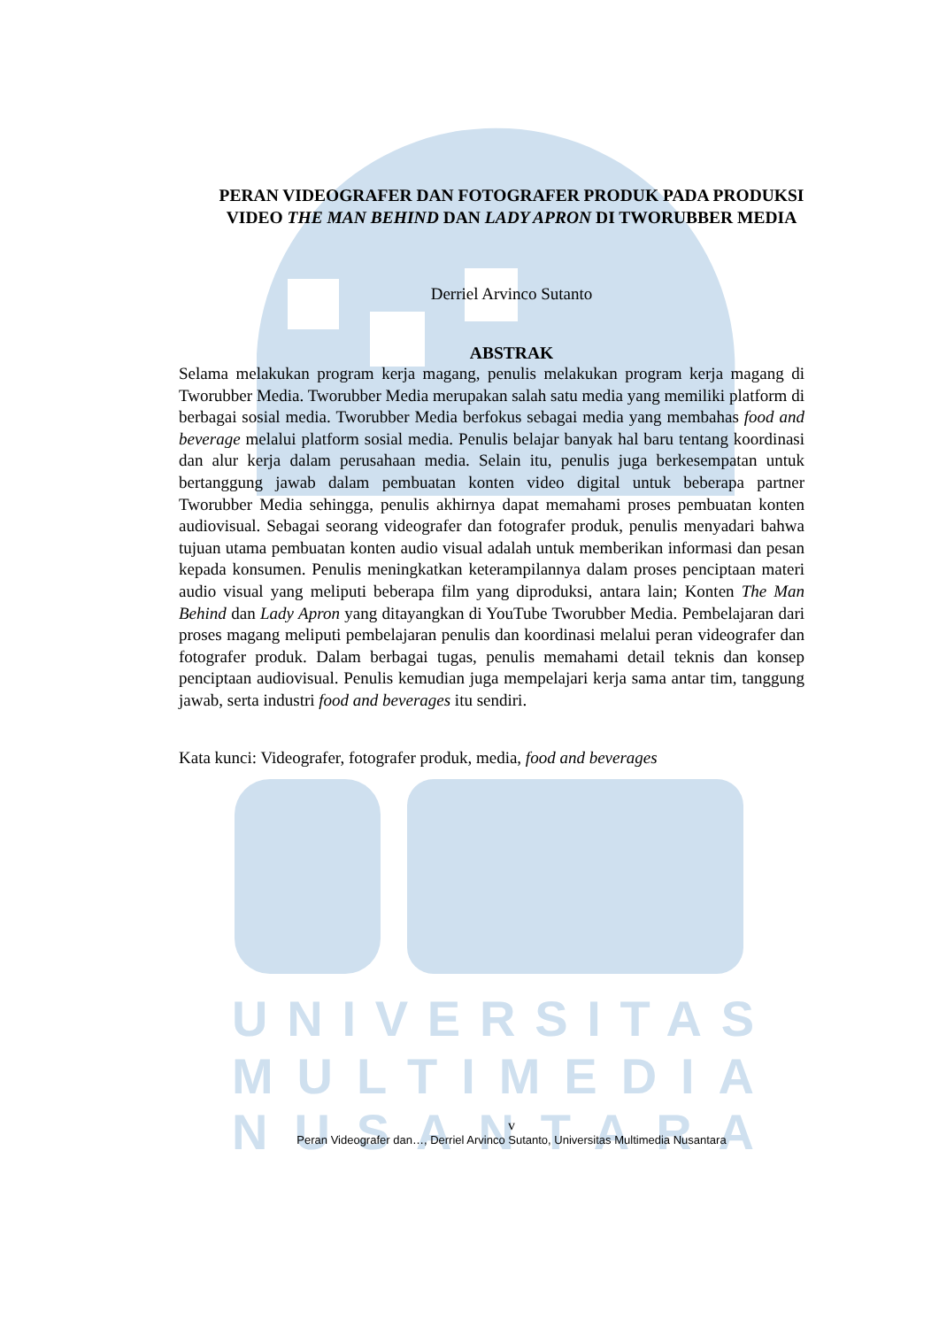UNIVERSITAS
MULTIMEDIA
NUSANTARA
PERAN VIDEOGRAFER DAN FOTOGRAFER PRODUK PADA PRODUKSI VIDEO THE MAN BEHIND DAN LADY APRON DI TWORUBBER MEDIA
Derriel Arvinco Sutanto
ABSTRAK
Selama melakukan program kerja magang, penulis melakukan program kerja magang di Tworubber Media. Tworubber Media merupakan salah satu media yang memiliki platform di berbagai sosial media. Tworubber Media berfokus sebagai media yang membahas food and beverage melalui platform sosial media. Penulis belajar banyak hal baru tentang koordinasi dan alur kerja dalam perusahaan media. Selain itu, penulis juga berkesempatan untuk bertanggung jawab dalam pembuatan konten video digital untuk beberapa partner Tworubber Media sehingga, penulis akhirnya dapat memahami proses pembuatan konten audiovisual. Sebagai seorang videografer dan fotografer produk, penulis menyadari bahwa tujuan utama pembuatan konten audio visual adalah untuk memberikan informasi dan pesan kepada konsumen. Penulis meningkatkan keterampilannya dalam proses penciptaan materi audio visual yang meliputi beberapa film yang diproduksi, antara lain; Konten The Man Behind dan Lady Apron yang ditayangkan di YouTube Tworubber Media. Pembelajaran dari proses magang meliputi pembelajaran penulis dan koordinasi melalui peran videografer dan fotografer produk. Dalam berbagai tugas, penulis memahami detail teknis dan konsep penciptaan audiovisual. Penulis kemudian juga mempelajari kerja sama antar tim, tanggung jawab, serta industri food and beverages itu sendiri.
Kata kunci: Videografer, fotografer produk, media, food and beverages
v
Peran Videografer dan…, Derriel Arvinco Sutanto, Universitas Multimedia Nusantara